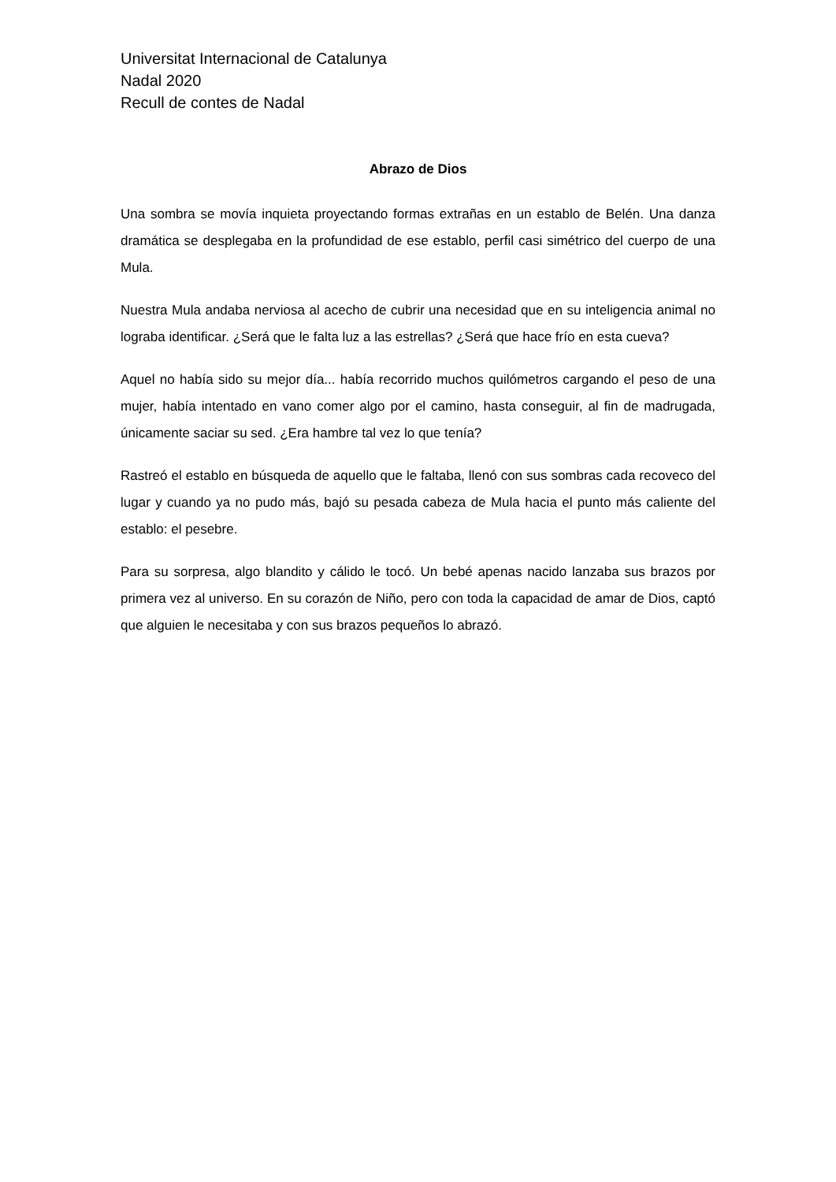Universitat Internacional de Catalunya
Nadal 2020
Recull de contes de Nadal
Abrazo de Dios
Una sombra se movía inquieta proyectando formas extrañas en un establo de Belén. Una danza dramática se desplegaba en la profundidad de ese establo, perfil casi simétrico del cuerpo de una Mula.
Nuestra Mula andaba nerviosa al acecho de cubrir una necesidad que en su inteligencia animal no lograba identificar. ¿Será que le falta luz a las estrellas? ¿Será que hace frío en esta cueva?
Aquel no había sido su mejor día... había recorrido muchos quilómetros cargando el peso de una mujer, había intentado en vano comer algo por el camino, hasta conseguir, al fin de madrugada, únicamente saciar su sed. ¿Era hambre tal vez lo que tenía?
Rastreó el establo en búsqueda de aquello que le faltaba, llenó con sus sombras cada recoveco del lugar y cuando ya no pudo más, bajó su pesada cabeza de Mula hacia el punto más caliente del establo: el pesebre.
Para su sorpresa, algo blandito y cálido le tocó. Un bebé apenas nacido lanzaba sus brazos por primera vez al universo. En su corazón de Niño, pero con toda la capacidad de amar de Dios, captó que alguien le necesitaba y con sus brazos pequeños lo abrazó.